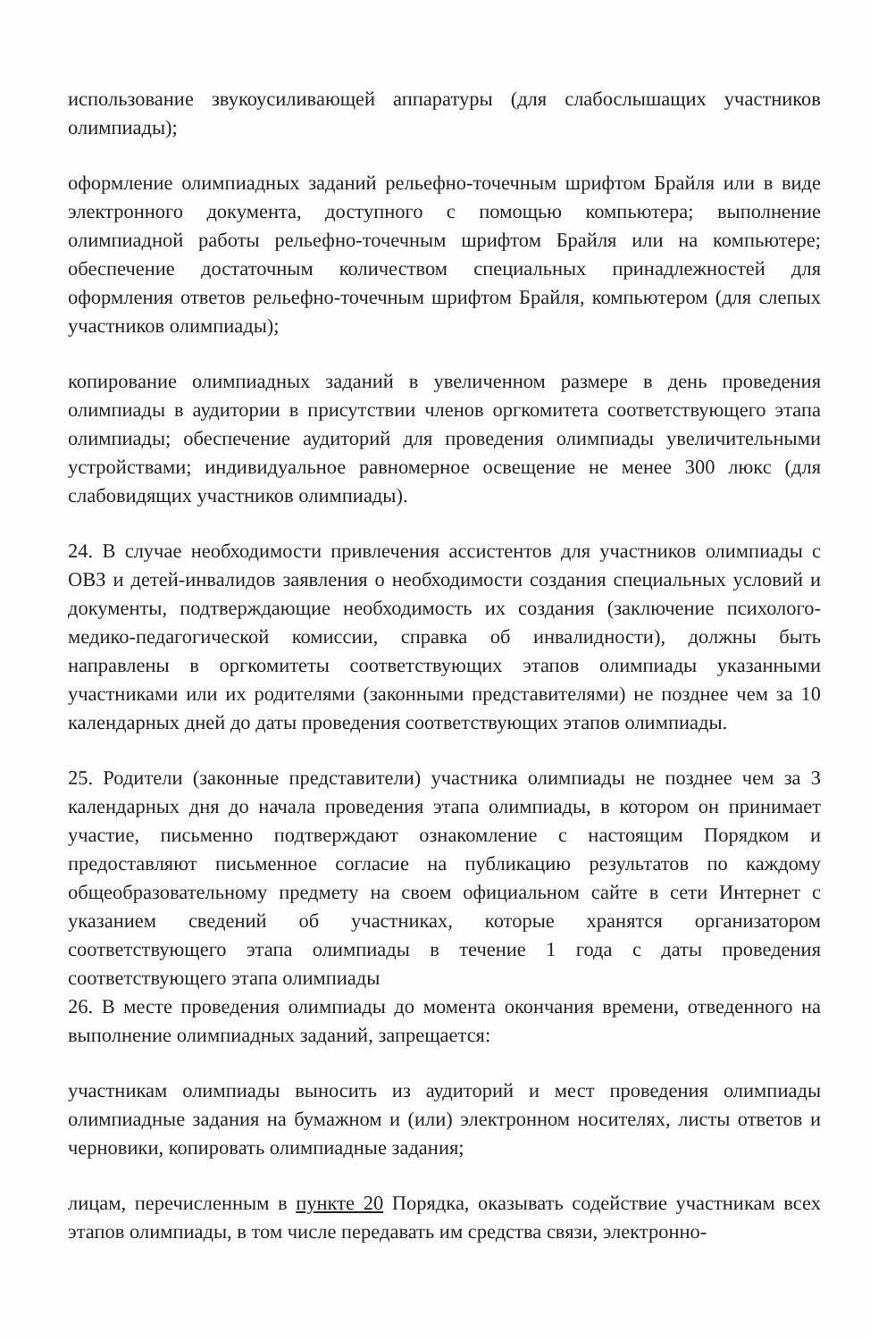использование звукоусиливающей аппаратуры (для слабослышащих участников олимпиады);
оформление олимпиадных заданий рельефно-точечным шрифтом Брайля или в виде электронного документа, доступного с помощью компьютера; выполнение олимпиадной работы рельефно-точечным шрифтом Брайля или на компьютере; обеспечение достаточным количеством специальных принадлежностей для оформления ответов рельефно-точечным шрифтом Брайля, компьютером (для слепых участников олимпиады);
копирование олимпиадных заданий в увеличенном размере в день проведения олимпиады в аудитории в присутствии членов оргкомитета соответствующего этапа олимпиады; обеспечение аудиторий для проведения олимпиады увеличительными устройствами; индивидуальное равномерное освещение не менее 300 люкс (для слабовидящих участников олимпиады).
24. В случае необходимости привлечения ассистентов для участников олимпиады с ОВЗ и детей-инвалидов заявления о необходимости создания специальных условий и документы, подтверждающие необходимость их создания (заключение психолого-медико-педагогической комиссии, справка об инвалидности), должны быть направлены в оргкомитеты соответствующих этапов олимпиады указанными участниками или их родителями (законными представителями) не позднее чем за 10 календарных дней до даты проведения соответствующих этапов олимпиады.
25. Родители (законные представители) участника олимпиады не позднее чем за 3 календарных дня до начала проведения этапа олимпиады, в котором он принимает участие, письменно подтверждают ознакомление с настоящим Порядком и предоставляют письменное согласие на публикацию результатов по каждому общеобразовательному предмету на своем официальном сайте в сети Интернет с указанием сведений об участниках, которые хранятся организатором соответствующего этапа олимпиады в течение 1 года с даты проведения соответствующего этапа олимпиады
26. В месте проведения олимпиады до момента окончания времени, отведенного на выполнение олимпиадных заданий, запрещается:
участникам олимпиады выносить из аудиторий и мест проведения олимпиады олимпиадные задания на бумажном и (или) электронном носителях, листы ответов и черновики, копировать олимпиадные задания;
лицам, перечисленным в пункте 20 Порядка, оказывать содействие участникам всех этапов олимпиады, в том числе передавать им средства связи, электронно-